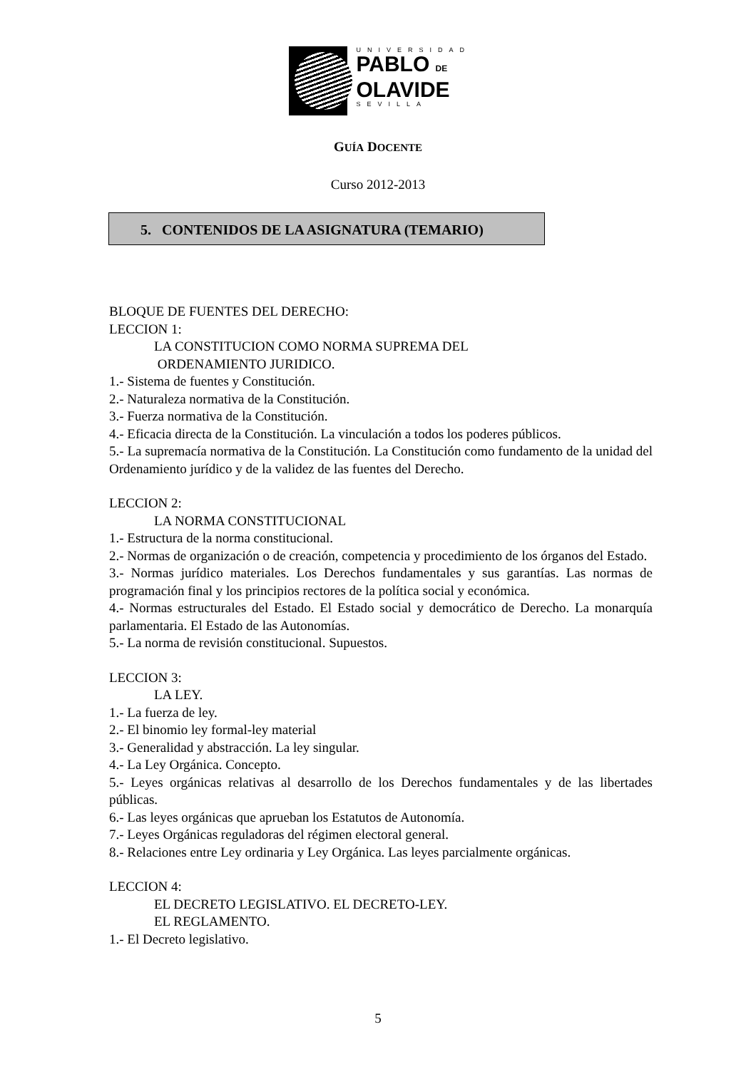UNIVERSIDAD
PABLO DE
OLAVIDE
SEVILLA
GUÍA DOCENTE
Curso 2012-2013
5. CONTENIDOS DE LA ASIGNATURA (TEMARIO)
BLOQUE DE FUENTES DEL DERECHO:
LECCION 1:
LA CONSTITUCION COMO NORMA SUPREMA DEL
ORDENAMIENTO JURIDICO.
1.- Sistema de fuentes y Constitución.
2.- Naturaleza normativa de la Constitución.
3.- Fuerza normativa de la Constitución.
4.- Eficacia directa de la Constitución. La vinculación a todos los poderes públicos.
5.- La supremacía normativa de la Constitución. La Constitución como fundamento de la unidad del Ordenamiento jurídico y de la validez de las fuentes del Derecho.
LECCION 2:
LA NORMA CONSTITUCIONAL
1.- Estructura de la norma constitucional.
2.- Normas de organización o de creación, competencia y procedimiento de los órganos del Estado.
3.- Normas jurídico materiales. Los Derechos fundamentales y sus garantías. Las normas de programación final y los principios rectores de la política social y económica.
4.- Normas estructurales del Estado. El Estado social y democrático de Derecho. La monarquía parlamentaria. El Estado de las Autonomías.
5.- La norma de revisión constitucional. Supuestos.
LECCION 3:
LA LEY.
1.- La fuerza de ley.
2.- El binomio ley formal-ley material
3.- Generalidad y abstracción. La ley singular.
4.- La Ley Orgánica. Concepto.
5.- Leyes orgánicas relativas al desarrollo de los Derechos fundamentales y de las libertades públicas.
6.- Las leyes orgánicas que aprueban los Estatutos de Autonomía.
7.- Leyes Orgánicas reguladoras del régimen electoral general.
8.- Relaciones entre Ley ordinaria y Ley Orgánica. Las leyes parcialmente orgánicas.
LECCION 4:
EL DECRETO LEGISLATIVO. EL DECRETO-LEY.
EL REGLAMENTO.
1.- El Decreto legislativo.
5